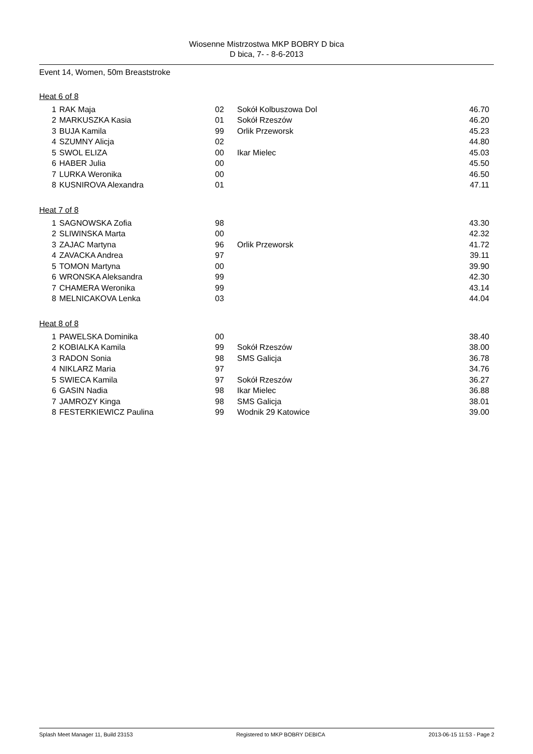Wiosenne Mistrzostwa MKP BOBRY D bica
D bica, 7- - 8-6-2013
Event 14, Women, 50m Breaststroke
Heat 6 of 8
| 1 | RAK Maja | 02 | Sokół Kolbuszowa Dol | 46.70 |
| 2 | MARKUSZKA Kasia | 01 | Sokół Rzeszów | 46.20 |
| 3 | BUJA Kamila | 99 | Orlik Przeworsk | 45.23 |
| 4 | SZUMNY Alicja | 02 | | 44.80 |
| 5 | SWOL ELIZA | 00 | Ikar Mielec | 45.03 |
| 6 | HABER Julia | 00 | | 45.50 |
| 7 | LURKA Weronika | 00 | | 46.50 |
| 8 | KUSNIROVA Alexandra | 01 | | 47.11 |
Heat 7 of 8
| 1 | SAGNOWSKA Zofia | 98 | | 43.30 |
| 2 | SLIWINSKA Marta | 00 | | 42.32 |
| 3 | ZAJAC Martyna | 96 | Orlik Przeworsk | 41.72 |
| 4 | ZAVACKA Andrea | 97 | | 39.11 |
| 5 | TOMON Martyna | 00 | | 39.90 |
| 6 | WRONSKA Aleksandra | 99 | | 42.30 |
| 7 | CHAMERA Weronika | 99 | | 43.14 |
| 8 | MELNICAKOVA Lenka | 03 | | 44.04 |
Heat 8 of 8
| 1 | PAWELSKA Dominika | 00 | | 38.40 |
| 2 | KOBIALKA Kamila | 99 | Sokół Rzeszów | 38.00 |
| 3 | RADON Sonia | 98 | SMS Galicja | 36.78 |
| 4 | NIKLARZ Maria | 97 | | 34.76 |
| 5 | SWIECA Kamila | 97 | Sokół Rzeszów | 36.27 |
| 6 | GASIN Nadia | 98 | Ikar Mielec | 36.88 |
| 7 | JAMROZY Kinga | 98 | SMS Galicja | 38.01 |
| 8 | FESTERKIEWICZ Paulina | 99 | Wodnik 29 Katowice | 39.00 |
Splash Meet Manager 11, Build 23153 Registered to MKP BOBRY DEBICA 2013-06-15 11:53 - Page 2